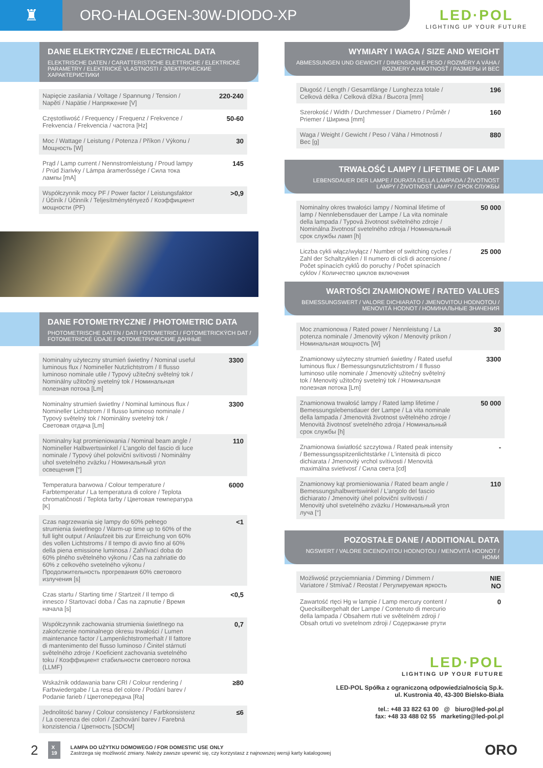♜ ORO-HALOGEN-30W-DIODO-XP
LED·POL
LIGHTING UP YOUR FUTURE
DANE ELEKTRYCZNE / ELECTRICAL DATA
ELEKTRISCHE DATEN / CARATTERISTICHE ELETTRICHE / ELEKTRICKÉ PARAMETRY / ELEKTRICKÉ VLASTNOSTI / ЭЛЕКТРИЧЕСКИЕ ХАРАКТЕРИСТИКИ
| Napięcie zasilania / Voltage / Spannung / Tension / Napětí / Napätie / Напряжение [V] | 220-240 |
| Częstotliwość / Frequency / Frequenz / Frekvence / Frekvencia / Frekvencia / частота [Hz] | 50-60 |
| Moc / Wattage / Leistung / Potenza / Příkon / Výkonu / Мощность [W] | 30 |
| Prąd / Lamp current / Nennstromleistung / Proud lampy / Prúd žiarivky / Lámpa áramerőssége / Сила тока лампы [mA] | 145 |
| Współczynnik mocy PF / Power factor / Leistungsfaktor / Účiník / Účinník / Teljesítménytényező / Коэффициент мощности (PF) | >0,9 |
DANE FOTOMETRYCZNE / PHOTOMETRIC DATA
PHOTOMETRISCHE DATEN / DATI FOTOMETRICI / FOTOMETRICKÝCH DAT / FOTOMETRICKÉ ÚDAJE / ФОТОМЕТРИЧЕСКИЕ ДАННЫЕ
| Nominalny użyteczny strumień świetlny / Nominal useful luminous flux / Nomineller Nutzlichtstrom / Il flusso luminoso nominale utile / Typový užitečný světelný tok / Nominálny užitočný svetelný tok / Номинальная полезная потока [Lm] | 3300 |
| Nominalny strumień świetlny / Nominal luminous flux / Nomineller Lichtstrom / Il flusso luminoso nominale / Typový světelný tok / Nominálny svetelný tok / Световая отдача [Lm] | 3300 |
| Nominalny kąt promieniowania / Nominal beam angle / Nomineller Halbwertswinkel / L'angolo del fascio di luce nominale / Typový úhel poloviční svítivosti / Nominálny uhol svetelného zväzku / Номинальный угол освещения [°] | 110 |
| Temperatura barwowa / Colour temperature / Farbtemperatur / La temperatura di colore / Teplota chromatičnosti / Teplota farby / Цветовая температура [K] | 6000 |
| Czas nagrzewania się lampy do 60% pełnego strumienia świetlnego / Warm-up time up to 60% of the full light output / Anlaufzeit bis zur Erreichung von 60% des vollen Lichtstroms / Il tempo di avvio fino al 60% della piena emissione luminosa / Zahřívací doba do 60% plného světelného výkonu / Čas na zahriatie do 60% z celkového svetelného výkonu / Продолжительность прогревания 60% светового излучения [s] | <1 |
| Czas startu / Starting time / Startzeit / Il tempo di innesco / Startovací doba / Čas na zapnutie / Время начала [s] | <0,5 |
| Współczynnik zachowania strumienia świetlnego na zakończenie nominalnego okresu trwałości / Lumen maintenance factor / Lampenlichtstromerhalt / Il fattore di mantenimento del flusso luminoso / Činitel stárnutí světelného zdroje / Koeficient zachovania svetelného toku / Коэффициент стабильности светового потока (LLMF) | 0,7 |
| Wskaźnik oddawania barw CRI / Colour rendering / Farbwiedergabe / La resa del colore / Podání barev / Podanie farieb / Цветопередача [Ra] | ≥80 |
| Jednolitość barwy / Colour consistency / Farbkonsistenz / La coerenza dei colori / Zachování barev / Farebná konzistencia / Цветность [SDCM] | ≤6 |
WYMIARY I WAGA / SIZE AND WEIGHT
ABMESSUNGEN UND GEWICHT / DIMENSIONI E PESO / ROZMĚRY A VÁHA / ROZMERY A HMOTNOSŤ / РАЗМЕРЫ И ВЕС
| Długość / Length / Gesamtlänge / Lunghezza totale / Celková délka / Celková dĺžka / Высота [mm] | 196 |
| Szerokość / Width / Durchmesser / Diametro / Průměr / Priemer / Ширина [mm] | 160 |
| Waga / Weight / Gewicht / Peso / Váha / Hmotnosti / Вес [g] | 880 |
TRWAŁOŚĆ LAMPY / LIFETIME OF LAMP
LEBENSDAUER DER LAMPE / DURATA DELLA LAMPADA / ŽIVOTNOST LAMPY / ŽIVOTNOSŤ LAMPY / СРОК СЛУЖБЫ
| Nominalny okres trwałości lampy / Nominal lifetime of lamp / Nennlebensdauer der Lampe / La vita nominale della lampada / Typová životnost světelného zdroje / Nominálna životnosť svetelného zdroja / Номинальный срок службы ламп [h] | 50 000 |
| Liczba cykli włącz/wyłącz / Number of switching cycles / Zahl der Schaltzyklen / Il numero di cicli di accensione / Počet spínacích cyklů do poruchy / Počet spínacích cyklov / Количество циклов включения | 25 000 |
WARTOŚCI ZNAMIONOWE / RATED VALUES
BEMESSUNGSWERT / VALORE DICHIARATO / JMENOVITOU HODNOTOU / MENOVITÁ HODNOT / НОМИНАЛЬНЫЕ ЗНАЧЕНИЯ
| Moc znamionowa / Rated power / Nennleistung / La potenza nominale / Jmenovitý výkon / Menovitý príkon / Номинальная мощность [W] | 30 |
| Znamionowy użyteczny strumień świetlny / Rated useful luminous flux / Bemessungsnutzlichtstrom / Il flusso luminoso utile nominale / Jmenovitý užitečný světelný tok / Menovitý užitočný svetelný tok / Номинальная полезная потока [Lm] | 3300 |
| Znamionowa trwałość lampy / Rated lamp lifetime / Bemessungslebensdauer der Lampe / La vita nominale della lampada / Jmenovitá životnost světelného zdroje / Menovitá životnosť svetelného zdroja / Номинальный срок службы [h] | 50 000 |
| Znamionowa światłość szczytowa / Rated peak intensity / Bemessungsspitzenlichtstärke / L'intensità di picco dichiarata / Jmenovitý vrchol svítivosti / Menovitá maximálna svietivosť / Сила света [cd] | - |
| Znamionowy kąt promieniowania / Rated beam angle / Bemessungshalbwertswinkel / L'angolo del fascio dichiarato / Jmenovitý úhel poloviční svítivosti / Menovitý uhol svetelného zväzku / Номинальный угол луча [°] | 110 |
POZOSTAŁE DANE / ADDITIONAL DATA
NGSWERT / VALORE DICENOVITOU HODNOTOU / MENOVITÁ HODNOT / НОМИ
| Możliwość przyciemniania / Dimming / Dimmern / Variatore / Stmívač / Reostat / Регулируемая яркость | NIE NO |
| Zawartość rtęci Hg w lampie / Lamp mercury content / Quecksilbergehalt der Lampe / Contenuto di mercurio della lampada / Obsahem rtuti ve světelném zdroji / Obsah ortuti vo svetelnom zdroji / Содержание ртути | 0 |
LED·POL
LIGHTING UP YOUR FUTURE
LED-POL Spółka z ograniczoną odpowiedzialnością Sp.k.
ul. Kustronia 40, 43-300 Bielsko-Biała
tel.: +48 33 822 63 00 @ biuro@led-pol.pl
fax: +48 33 488 02 55 marketing@led-pol.pl
2 X
19
LAMPA DO UŻYTKU DOMOWEGO / FOR DOMESTIC USE ONLY
Zastrzega się możliwość zmiany. Należy zawsze upewnić się, czy korzystasz z najnowszej wersji karty katalogowej
ORO